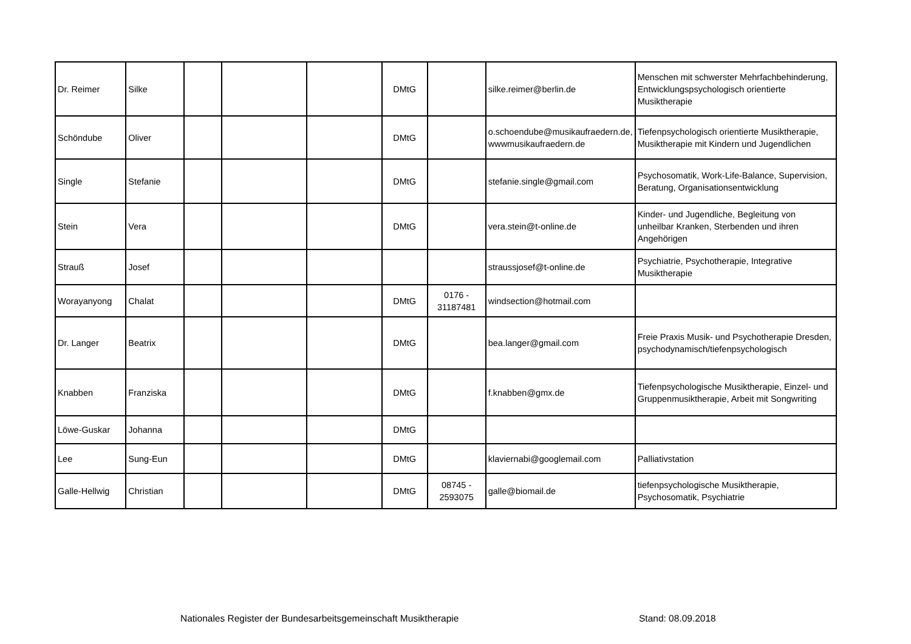| Dr. Reimer | Silke | | | | DMtG | | silke.reimer@berlin.de | Menschen mit schwerster Mehrfachbehinderung, Entwicklungspsychologisch orientierte Musiktherapie |
| Schöndube | Oliver | | | | DMtG | | o.schoendube@musikaufraedern.de, wwwmusikaufraedern.de | Tiefenpsychologisch orientierte Musiktherapie, Musiktherapie mit Kindern und Jugendlichen |
| Single | Stefanie | | | | DMtG | | stefanie.single@gmail.com | Psychosomatik, Work-Life-Balance, Supervision, Beratung, Organisationsentwicklung |
| Stein | Vera | | | | DMtG | | vera.stein@t-online.de | Kinder- und Jugendliche, Begleitung von unheilbar Kranken, Sterbenden und ihren Angehörigen |
| Strauß | Josef | | | | | | straussjosef@t-online.de | Psychiatrie, Psychotherapie, Integrative Musiktherapie |
| Worayanyong | Chalat | | | | DMtG | 0176 - 31187481 | windsection@hotmail.com | |
| Dr. Langer | Beatrix | | | | DMtG | | bea.langer@gmail.com | Freie Praxis Musik- und Psychotherapie Dresden, psychodynamisch/tiefenpsychologisch |
| Knabben | Franziska | | | | DMtG | | f.knabben@gmx.de | Tiefenpsychologische Musiktherapie, Einzel- und Gruppenmusiktherapie, Arbeit mit Songwriting |
| Löwe-Guskar | Johanna | | | | DMtG | | | |
| Lee | Sung-Eun | | | | DMtG | | klaviernabi@googlemail.com | Palliativstation |
| Galle-Hellwig | Christian | | | | DMtG | 08745 - 2593075 | galle@biomail.de | tiefenpsychologische Musiktherapie, Psychosomatik, Psychiatrie |
Nationales Register der Bundesarbeitsgemeinschaft Musiktherapie Stand: 08.09.2018